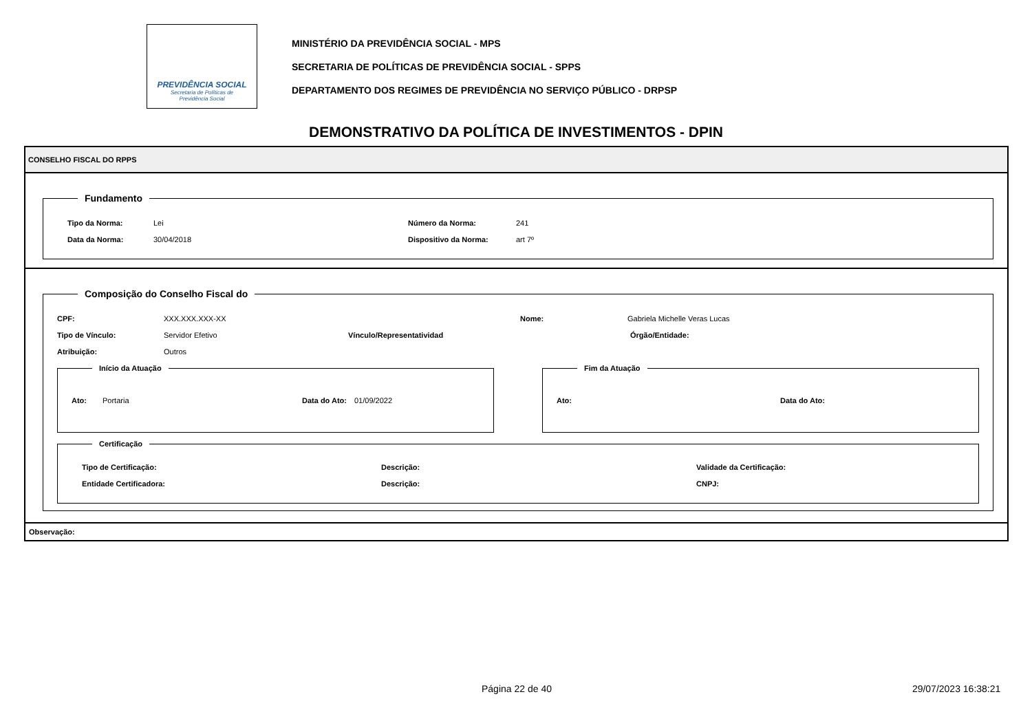PREVIDÊNCIA SOCIAL
Secretaria de Políticas de
Previdência Social
MINISTÉRIO DA PREVIDÊNCIA SOCIAL - MPS
SECRETARIA DE POLÍTICAS DE PREVIDÊNCIA SOCIAL - SPPS
DEPARTAMENTO DOS REGIMES DE PREVIDÊNCIA NO SERVIÇO PÚBLICO - DRPSP
DEMONSTRATIVO DA POLÍTICA DE INVESTIMENTOS - DPIN
CONSELHO FISCAL DO RPPS
Fundamento
Tipo da Norma: Lei Número da Norma: 241
Data da Norma: 30/04/2018 Dispositivo da Norma: art 7º
Composição do Conselho Fiscal do
CPF: XXX.XXX.XXX-XX Nome: Gabriela Michelle Veras Lucas
Tipo de Vínculo: Servidor Efetivo Vínculo/Representatividad Órgão/Entidade:
Atribuição: Outros
Início da Atuação
Ato: Portaria Data do Ato: 01/09/2022
Fim da Atuação
Ato: Data do Ato:
Certificação
Tipo de Certificação: Descrição: Validade da Certificação:
Entidade Certificadora: Descrição: CNPJ:
Observação:
Página 22 de 40 29/07/2023 16:38:21